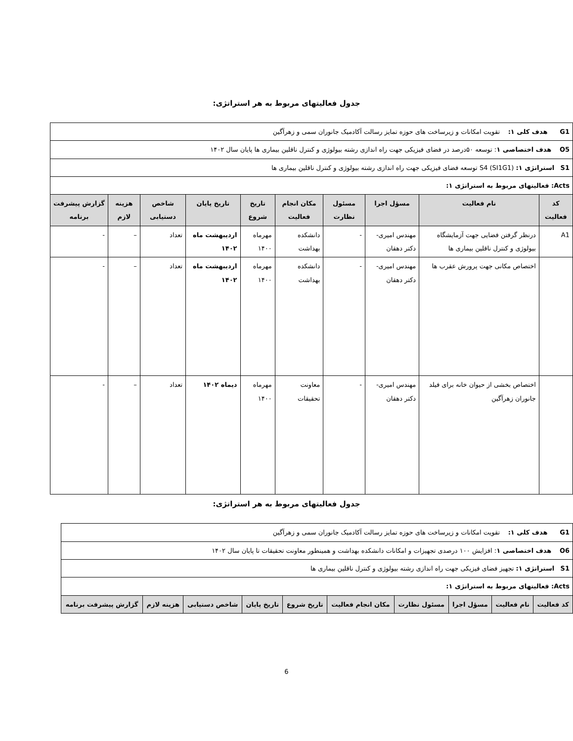جدول فعالیتهای مربوط به هر استراتژی:
| G1 هدف کلی ۱: تقویت امکانات و زیرساخت های حوزه تمایز رسالت آکادمیک جانوران سمی و زهرآگین | | | | | | | | | |
| O5 هدف اختصاصی ۱ : توسعه ۵۰درصد در فضای فیزیکی جهت راه اندازی رشته بیولوژی و کنترل ناقلین بیماری ها پایان سال ۱۴۰۲ | | | | | | | | | |
| S1 استراتژی ۱: S4 (SI1G1) توسعه فضای فیزیکی جهت راه اندازی رشته بیولوژی و کنترل ناقلین بیماری ها | | | | | | | | | |
| Acts: فعالیتهای مربوط به استراتژی ۱: | | | | | | | | | |
| کد فعالیت | نام فعالیت | مسؤل اجرا | مسئول نظارت | مکان انجام فعالیت | تاریخ شروع | تاریخ پایان | شاخص دستیابی | هزینه لازم | گزارش پیشرفت برنامه |
| A1 | درنظر گرفتن فضایی جهت آزمایشگاه بیولوژی و کنترل ناقلین بیماری ها | مهندس امیری- دکتر دهقان | - | دانشکده بهداشت | مهرماه ۱۴۰۰ | اردیبهشت ماه ۱۴۰۲ | تعداد | – | - |
| | اختصاص مکانی جهت پرورش عقرب ها | مهندس امیری- دکتر دهقان | - | دانشکده بهداشت | مهرماه ۱۴۰۰ | اردیبهشت ماه ۱۴۰۲ | تعداد | – | - |
| | اختصاص بخشی از حیوان خانه برای فیلد جانوران زهرآگین | مهندس امیری- دکتر دهقان | - | معاونت تحقیقات | مهرماه ۱۴۰۰ | دیماه ۱۴۰۲ | تعداد | – | - |
جدول فعالیتهای مربوط به هر استراتژی:
| G1 هدف کلی ۱: تقویت امکانات و زیرساخت های حوزه تمایز رسالت آکادمیک جانوران سمی و زهرآگین | | | | | | | | | |
| O6 هدف اختصاصی ۱ : افزایش ۱۰۰ درصدی تجهیزات و امکانات دانشکده بهداشت و همینطور معاونت تحقیقات تا پایان سال ۱۴۰۲ | | | | | | | | | |
| S1 استراتژی ۱: تجهیز فضای فیزیکی جهت راه اندازی رشته بیولوژی و کنترل ناقلین بیماری ها | | | | | | | | | |
| Acts: فعالیتهای مربوط به استراتژی ۱: | | | | | | | | | |
| کد فعالیت | نام فعالیت | مسؤل اجرا | مسئول نظارت | مکان انجام فعالیت | تاریخ شروع | تاریخ پایان | شاخص دستیابی | هزینه لازم | گزارش پیشرفت برنامه |
6